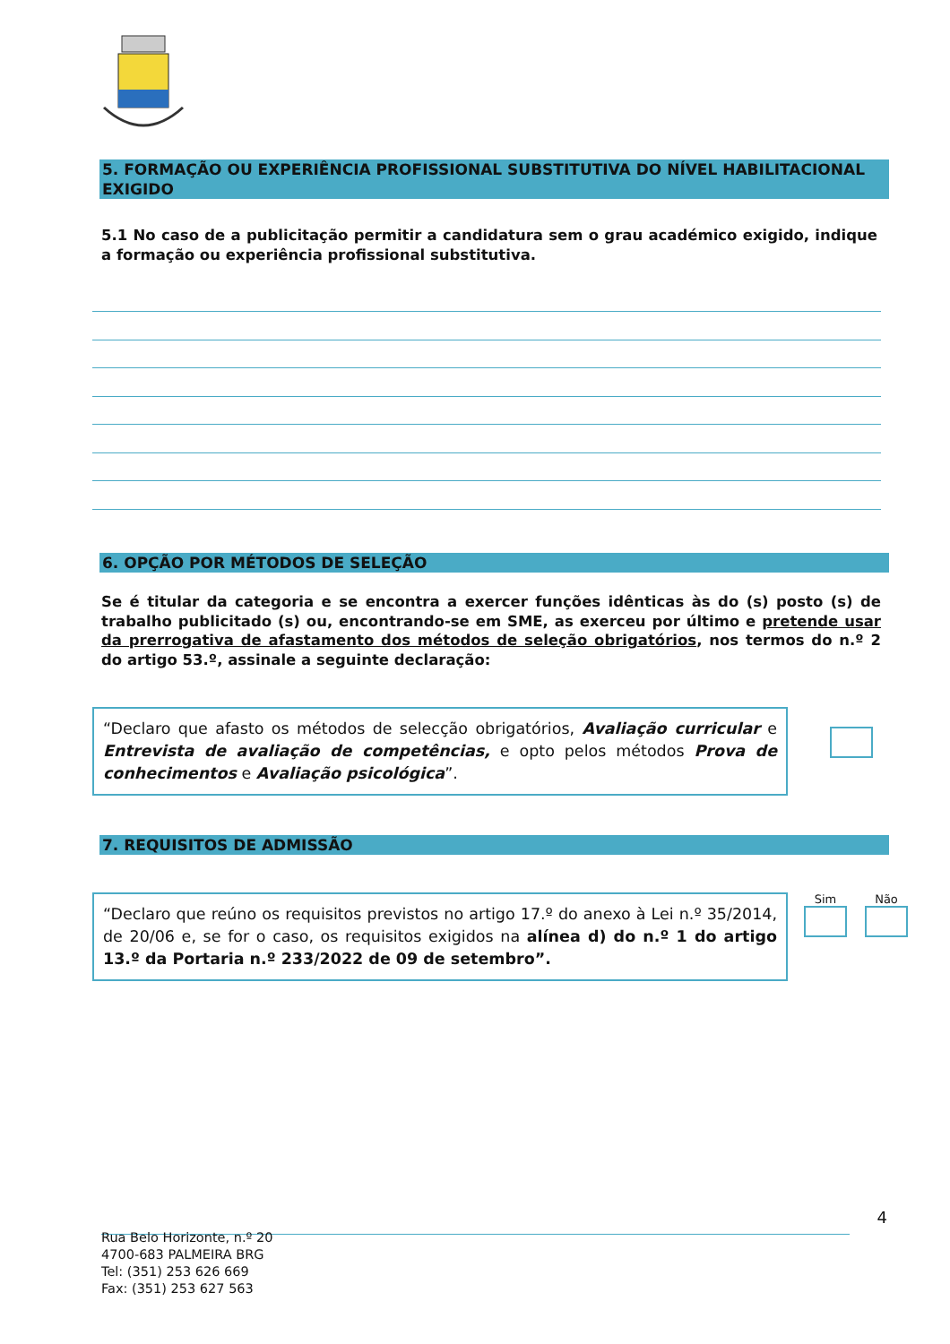5. FORMAÇÃO OU EXPERIÊNCIA PROFISSIONAL SUBSTITUTIVA DO NÍVEL HABILITACIONAL EXIGIDO
5.1 No caso de a publicitação permitir a candidatura sem o grau académico exigido, indique a formação ou experiência profissional substitutiva.
6. OPÇÃO POR MÉTODOS DE SELEÇÃO
Se é titular da categoria e se encontra a exercer funções idênticas às do (s) posto (s) de trabalho publicitado (s) ou, encontrando-se em SME, as exerceu por último e pretende usar da prerrogativa de afastamento dos métodos de seleção obrigatórios, nos termos do n.º 2 do artigo 53.º, assinale a seguinte declaração:
“Declaro que afasto os métodos de selecção obrigatórios, Avaliação curricular e Entrevista de avaliação de competências, e opto pelos métodos Prova de conhecimentos e Avaliação psicológica”.
7. REQUISITOS DE ADMISSÃO
“Declaro que reúno os requisitos previstos no artigo 17.º do anexo à Lei n.º 35/2014, de 20/06 e, se for o caso, os requisitos exigidos na alínea d) do n.º 1 do artigo 13.º da Portaria n.º 233/2022 de 09 de setembro”.
Sim
Não
4
Rua Belo Horizonte, n.º 20
4700-683 PALMEIRA BRG
Tel: (351) 253 626 669
Fax: (351) 253 627 563